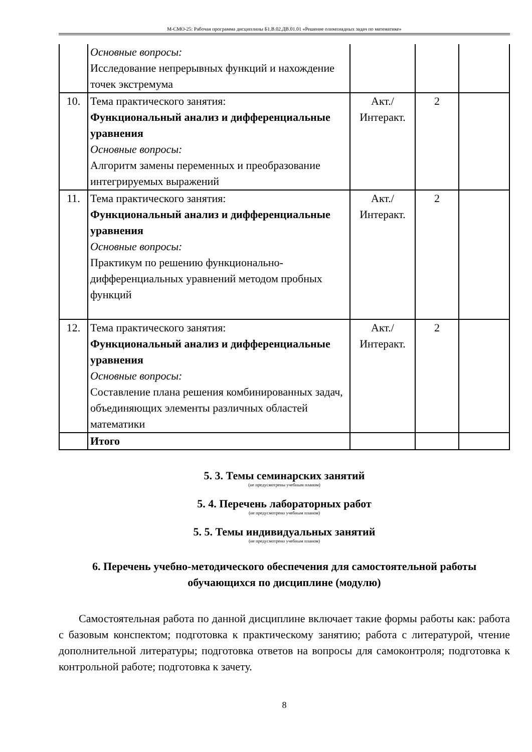М-СМО-25: Рабочая программа дисциплины Б1.В.02.ДВ.01.01 «Решение олимпиадных задач по математике»
| | Основные вопросы: Исследование непрерывных функций и нахождение точек экстремума | | | |
| 10. | Тема практического занятия: Функциональный анализ и дифференциальные уравнения Основные вопросы: Алгоритм замены переменных и преобразование интегрируемых выражений | Акт./ Интеракт. | 2 | |
| 11. | Тема практического занятия: Функциональный анализ и дифференциальные уравнения Основные вопросы: Практикум по решению функционально-дифференциальных уравнений методом пробных функций | Акт./ Интеракт. | 2 | |
| 12. | Тема практического занятия: Функциональный анализ и дифференциальные уравнения Основные вопросы: Составление плана решения комбинированных задач, объединяющих элементы различных областей математики | Акт./ Интеракт. | 2 | |
| | Итого | | | |
5. 3. Темы семинарских занятий
(не предусмотрены учебным планом)
5. 4. Перечень лабораторных работ
(не предусмотрено учебным планом)
5. 5. Темы индивидуальных занятий
(не предусмотрено учебным планом)
6. Перечень учебно-методического обеспечения для самостоятельной работы обучающихся по дисциплине (модулю)
Самостоятельная работа по данной дисциплине включает такие формы работы как: работа с базовым конспектом; подготовка к практическому занятию; работа с литературой, чтение дополнительной литературы; подготовка ответов на вопросы для самоконтроля; подготовка к контрольной работе; подготовка к зачету.
8